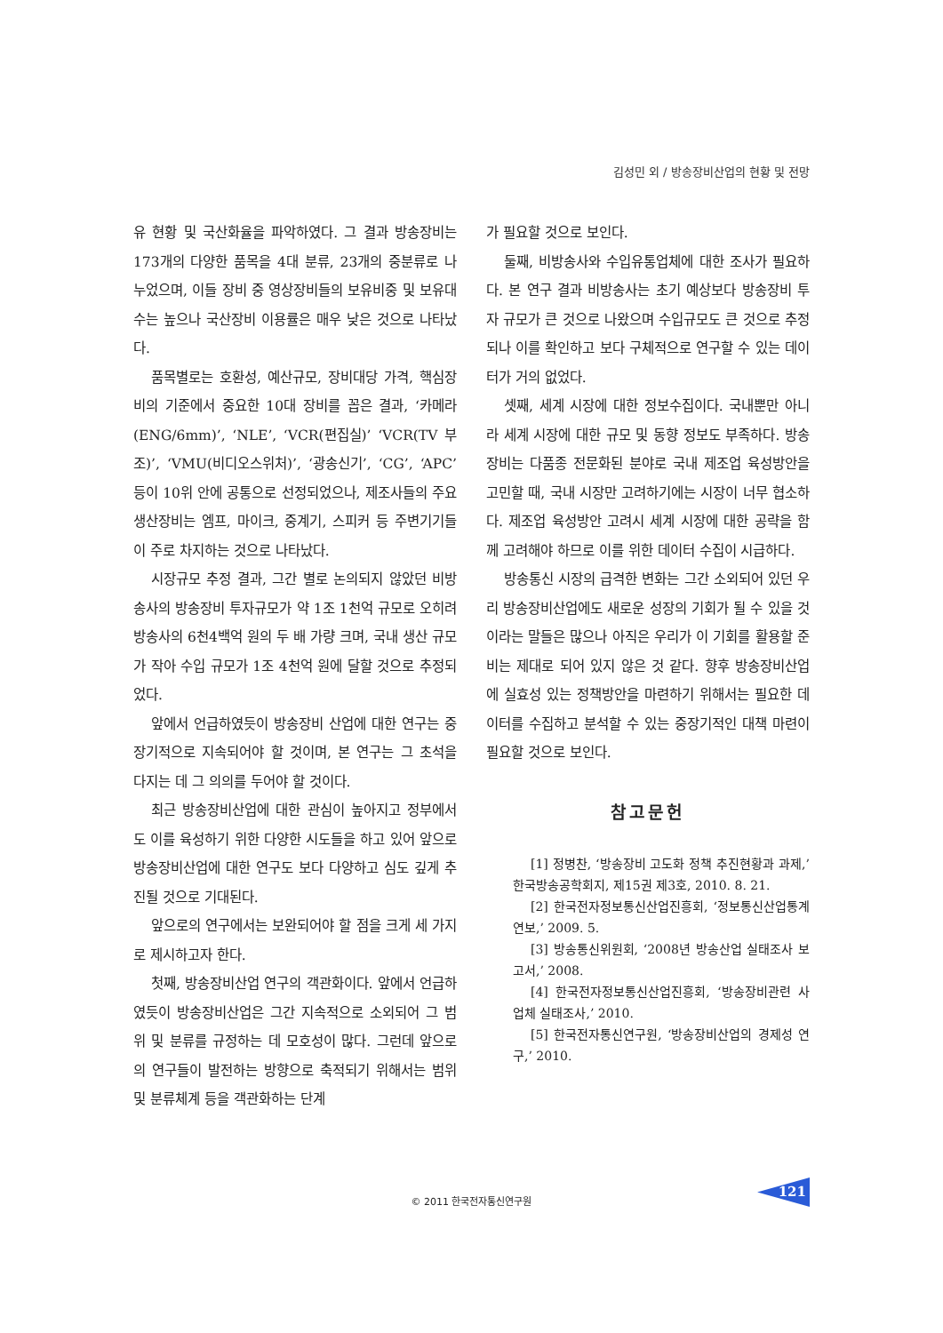김성민 외 / 방송장비산업의 현황 및 전망
유 현황 및 국산화율을 파악하였다. 그 결과 방송장비는 173개의 다양한 품목을 4대 분류, 23개의 중분류로 나누었으며, 이들 장비 중 영상장비들의 보유비중 및 보유대수는 높으나 국산장비 이용률은 매우 낮은 것으로 나타났다.
품목별로는 호환성, 예산규모, 장비대당 가격, 핵심장비의 기준에서 중요한 10대 장비를 꼽은 결과, ‘카메라(ENG/6mm)’, ‘NLE’, ‘VCR(편집실)’ ‘VCR(TV 부조)’, ‘VMU(비디오스위처)’, ‘광송신기’, ‘CG’, ‘APC’ 등이 10위 안에 공통으로 선정되었으나, 제조사들의 주요 생산장비는 엠프, 마이크, 중계기, 스피커 등 주변기기들이 주로 차지하는 것으로 나타났다.
시장규모 추정 결과, 그간 별로 논의되지 않았던 비방송사의 방송장비 투자규모가 약 1조 1천억 규모로 오히려 방송사의 6천4백억 원의 두 배 가량 크며, 국내 생산 규모가 작아 수입 규모가 1조 4천억 원에 달할 것으로 추정되었다.
앞에서 언급하였듯이 방송장비 산업에 대한 연구는 중장기적으로 지속되어야 할 것이며, 본 연구는 그 초석을 다지는 데 그 의의를 두어야 할 것이다.
최근 방송장비산업에 대한 관심이 높아지고 정부에서도 이를 육성하기 위한 다양한 시도들을 하고 있어 앞으로 방송장비산업에 대한 연구도 보다 다양하고 심도 깊게 추진될 것으로 기대된다.
앞으로의 연구에서는 보완되어야 할 점을 크게 세 가지로 제시하고자 한다.
첫째, 방송장비산업 연구의 객관화이다. 앞에서 언급하였듯이 방송장비산업은 그간 지속적으로 소외되어 그 범위 및 분류를 규정하는 데 모호성이 많다. 그런데 앞으로의 연구들이 발전하는 방향으로 축적되기 위해서는 범위 및 분류체계 등을 객관화하는 단계
가 필요할 것으로 보인다.
둘째, 비방송사와 수입유통업체에 대한 조사가 필요하다. 본 연구 결과 비방송사는 초기 예상보다 방송장비 투자 규모가 큰 것으로 나왔으며 수입규모도 큰 것으로 추정되나 이를 확인하고 보다 구체적으로 연구할 수 있는 데이터가 거의 없었다.
셋째, 세계 시장에 대한 정보수집이다. 국내뿐만 아니라 세계 시장에 대한 규모 및 동향 정보도 부족하다. 방송장비는 다품종 전문화된 분야로 국내 제조업 육성방안을 고민할 때, 국내 시장만 고려하기에는 시장이 너무 협소하다. 제조업 육성방안 고려시 세계 시장에 대한 공략을 함께 고려해야 하므로 이를 위한 데이터 수집이 시급하다.
방송통신 시장의 급격한 변화는 그간 소외되어 있던 우리 방송장비산업에도 새로운 성장의 기회가 될 수 있을 것이라는 말들은 많으나 아직은 우리가 이 기회를 활용할 준비는 제대로 되어 있지 않은 것 같다. 향후 방송장비산업에 실효성 있는 정책방안을 마련하기 위해서는 필요한 데이터를 수집하고 분석할 수 있는 중장기적인 대책 마련이 필요할 것으로 보인다.
참고문헌
[1] 정병찬, ‘방송장비 고도화 정책 추진현황과 과제,’ 한국방송공학회지, 제15권 제3호, 2010. 8. 21.
[2] 한국전자정보통신산업진흥회, ‘정보통신산업통계연보,’ 2009. 5.
[3] 방송통신위원회, ‘2008년 방송산업 실태조사 보고서,’ 2008.
[4] 한국전자정보통신산업진흥회, ‘방송장비관련 사업체 실태조사,’ 2010.
[5] 한국전자통신연구원, ‘방송장비산업의 경제성 연구,’ 2010.
© 2011 한국전자통신연구원
121